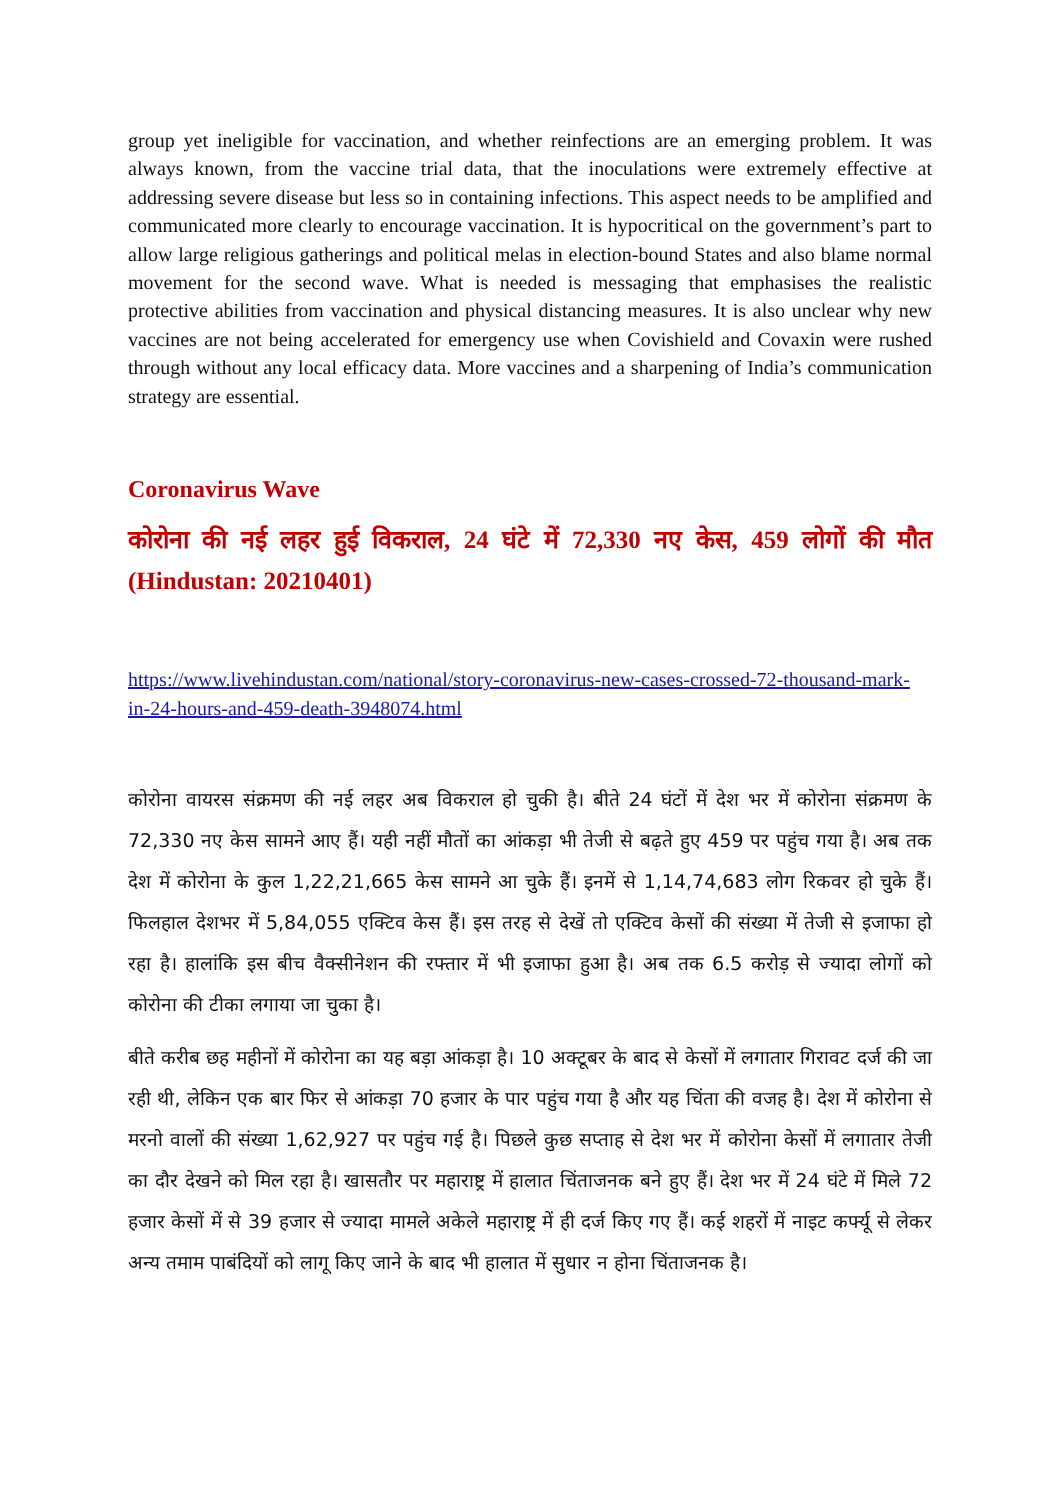group yet ineligible for vaccination, and whether reinfections are an emerging problem. It was always known, from the vaccine trial data, that the inoculations were extremely effective at addressing severe disease but less so in containing infections. This aspect needs to be amplified and communicated more clearly to encourage vaccination. It is hypocritical on the government’s part to allow large religious gatherings and political melas in election-bound States and also blame normal movement for the second wave. What is needed is messaging that emphasises the realistic protective abilities from vaccination and physical distancing measures. It is also unclear why new vaccines are not being accelerated for emergency use when Covishield and Covaxin were rushed through without any local efficacy data. More vaccines and a sharpening of India’s communication strategy are essential.
Coronavirus Wave
कोरोना की नई लहर हुई विकराल, 24 घंटे में 72,330 नए केस, 459 लोगों की मौत (Hindustan: 20210401)
https://www.livehindustan.com/national/story-coronavirus-new-cases-crossed-72-thousand-mark-in-24-hours-and-459-death-3948074.html
कोरोना वायरस संक्रमण की नई लहर अब विकराल हो चुकी है। बीते 24 घंटों में देश भर में कोरोना संक्रमण के 72,330 नए केस सामने आए हैं। यही नहीं मौतों का आंकड़ा भी तेजी से बढ़ते हुए 459 पर पहुंच गया है। अब तक देश में कोरोना के कुल 1,22,21,665 केस सामने आ चुके हैं। इनमें से 1,14,74,683 लोग रिकवर हो चुके हैं। फिलहाल देशभर में 5,84,055 एक्टिव केस हैं। इस तरह से देखें तो एक्टिव केसों की संख्या में तेजी से इजाफा हो रहा है। हालांकि इस बीच वैक्सीनेशन की रफ्तार में भी इजाफा हुआ है। अब तक 6.5 करोड़ से ज्यादा लोगों को कोरोना की टीका लगाया जा चुका है।
बीते करीब छह महीनों में कोरोना का यह बड़ा आंकड़ा है। 10 अक्टूबर के बाद से केसों में लगातार गिरावट दर्ज की जा रही थी, लेकिन एक बार फिर से आंकड़ा 70 हजार के पार पहुंच गया है और यह चिंता की वजह है। देश में कोरोना से मरनो वालों की संख्या 1,62,927 पर पहुंच गई है। पिछले कुछ सप्ताह से देश भर में कोरोना केसों में लगातार तेजी का दौर देखने को मिल रहा है। खासतौर पर महाराष्ट्र में हालात चिंताजनक बने हुए हैं। देश भर में 24 घंटे में मिले 72 हजार केसों में से 39 हजार से ज्यादा मामले अकेले महाराष्ट्र में ही दर्ज किए गए हैं। कई शहरों में नाइट कर्फ्यू से लेकर अन्य तमाम पाबंदियों को लागू किए जाने के बाद भी हालात में सुधार न होना चिंताजनक है।